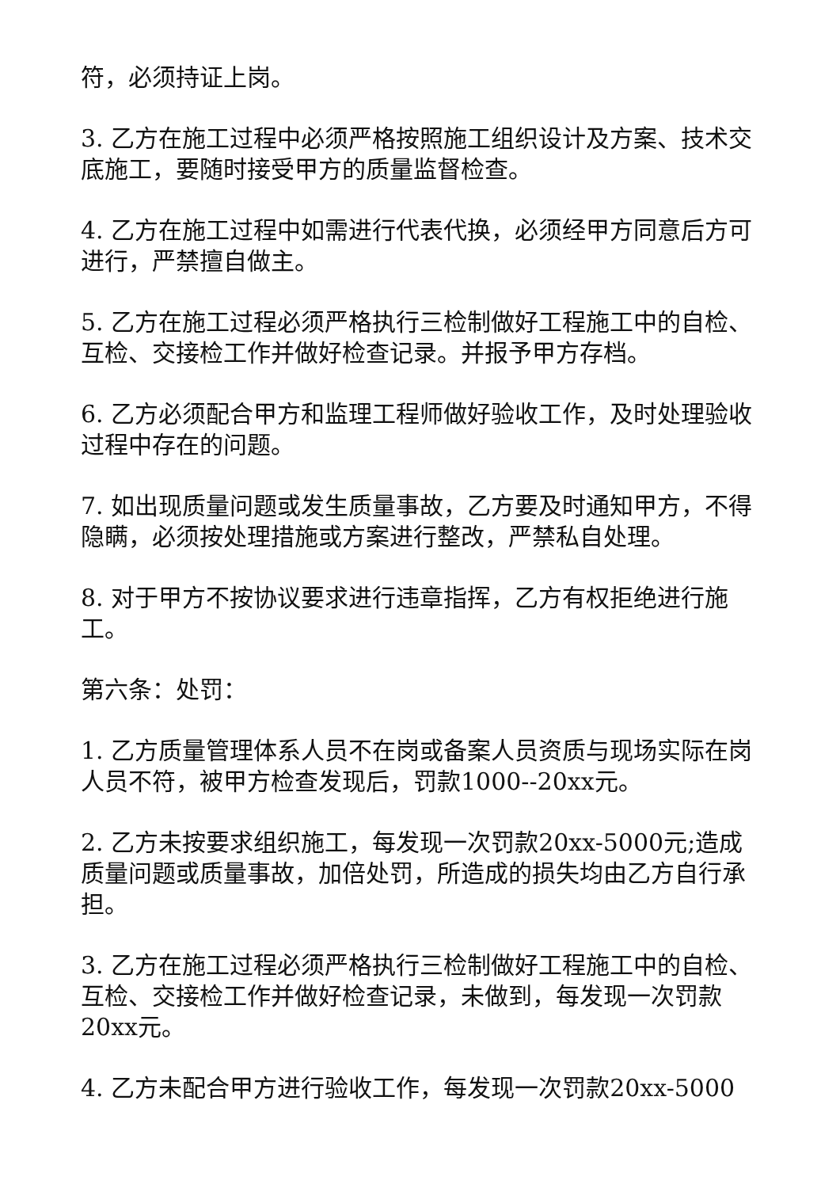符，必须持证上岗。
3. 乙方在施工过程中必须严格按照施工组织设计及方案、技术交底施工，要随时接受甲方的质量监督检查。
4. 乙方在施工过程中如需进行代表代换，必须经甲方同意后方可进行，严禁擅自做主。
5. 乙方在施工过程必须严格执行三检制做好工程施工中的自检、互检、交接检工作并做好检查记录。并报予甲方存档。
6. 乙方必须配合甲方和监理工程师做好验收工作，及时处理验收过程中存在的问题。
7. 如出现质量问题或发生质量事故，乙方要及时通知甲方，不得隐瞒，必须按处理措施或方案进行整改，严禁私自处理。
8. 对于甲方不按协议要求进行违章指挥，乙方有权拒绝进行施工。
第六条：处罚：
1. 乙方质量管理体系人员不在岗或备案人员资质与现场实际在岗人员不符，被甲方检查发现后，罚款1000--20xx元。
2. 乙方未按要求组织施工，每发现一次罚款20xx-5000元;造成质量问题或质量事故，加倍处罚，所造成的损失均由乙方自行承担。
3. 乙方在施工过程必须严格执行三检制做好工程施工中的自检、互检、交接检工作并做好检查记录，未做到，每发现一次罚款20xx元。
4. 乙方未配合甲方进行验收工作，每发现一次罚款20xx-5000